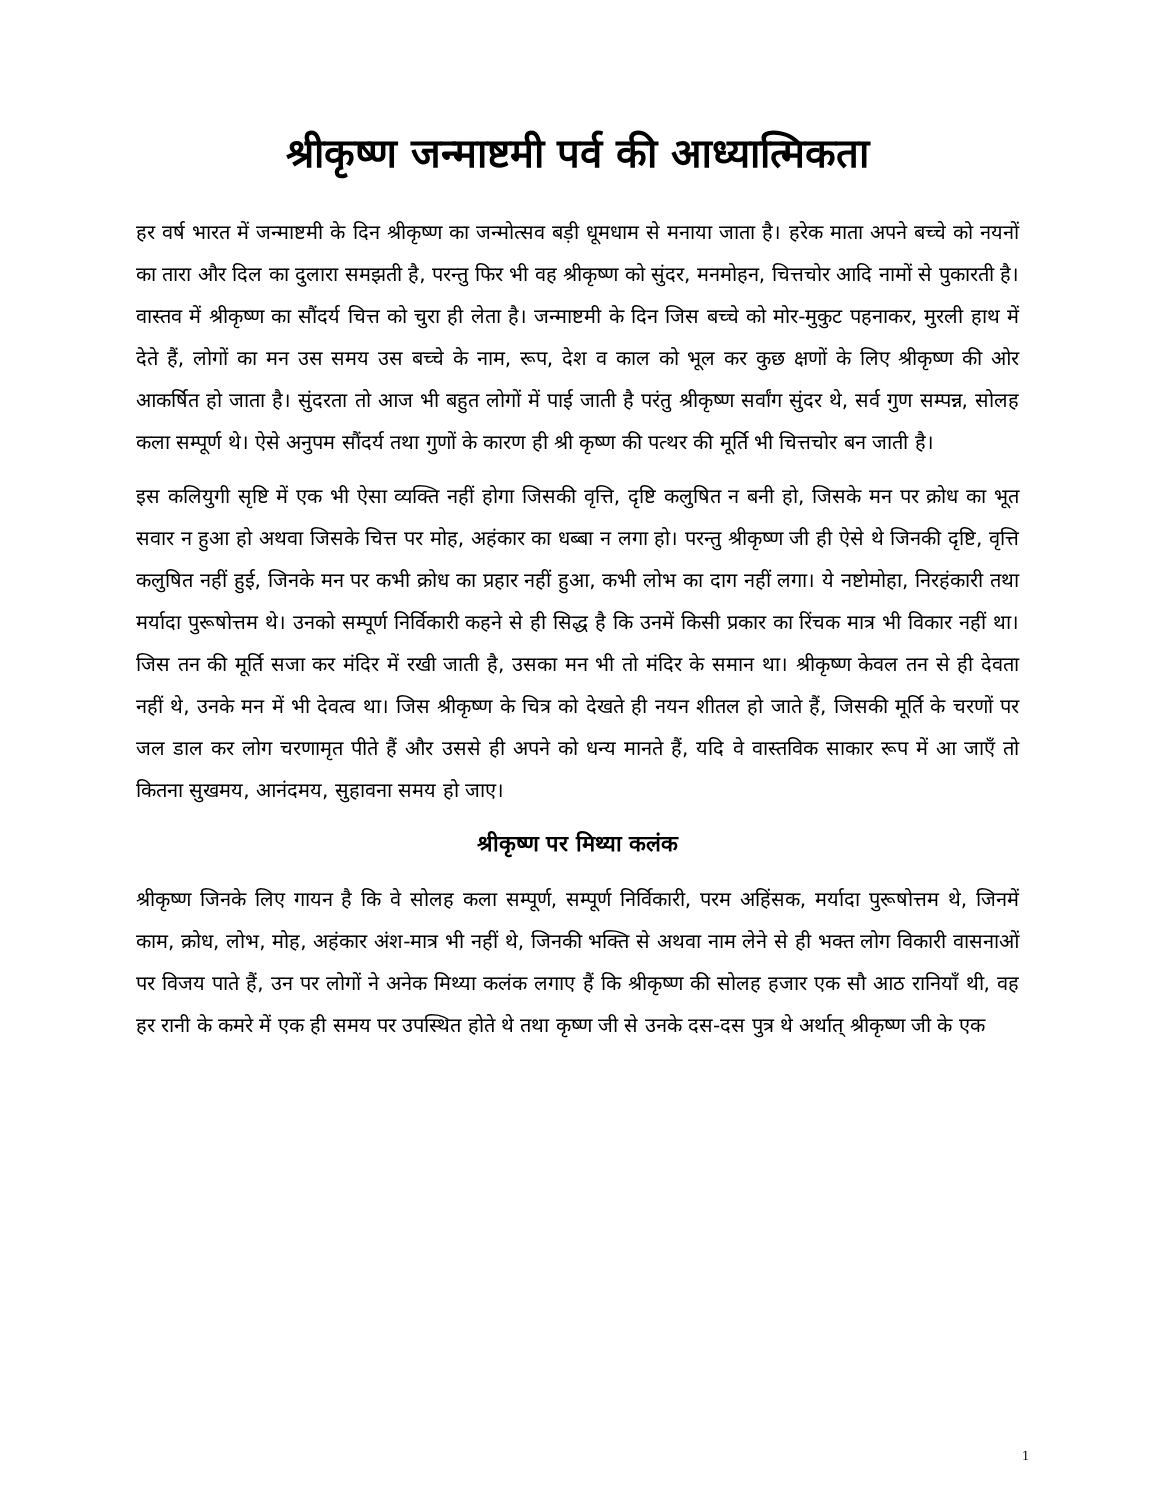श्रीकृष्ण जन्माष्टमी पर्व की आध्यात्मिकता
हर वर्ष भारत में जन्माष्टमी के दिन श्रीकृष्ण का जन्मोत्सव बड़ी धूमधाम से मनाया जाता है। हरेक माता अपने बच्चे को नयनों का तारा और दिल का दुलारा समझती है, परन्तु फिर भी वह श्रीकृष्ण को सुंदर, मनमोहन, चित्तचोर आदि नामों से पुकारती है। वास्तव में श्रीकृष्ण का सौंदर्य चित्त को चुरा ही लेता है। जन्माष्टमी के दिन जिस बच्चे को मोर-मुकुट पहनाकर, मुरली हाथ में देते हैं, लोगों का मन उस समय उस बच्चे के नाम, रूप, देश व काल को भूल कर कुछ क्षणों के लिए श्रीकृष्ण की ओर आकर्षित हो जाता है। सुंदरता तो आज भी बहुत लोगों में पाई जाती है परंतु श्रीकृष्ण सर्वांग सुंदर थे, सर्व गुण सम्पन्न, सोलह कला सम्पूर्ण थे। ऐसे अनुपम सौंदर्य तथा गुणों के कारण ही श्री कृष्ण की पत्थर की मूर्ति भी चित्तचोर बन जाती है।
इस कलियुगी सृष्टि में एक भी ऐसा व्यक्ति नहीं होगा जिसकी वृत्ति, दृष्टि कलुषित न बनी हो, जिसके मन पर क्रोध का भूत सवार न हुआ हो अथवा जिसके चित्त पर मोह, अहंकार का धब्बा न लगा हो। परन्तु श्रीकृष्ण जी ही ऐसे थे जिनकी दृष्टि, वृत्ति कलुषित नहीं हुई, जिनके मन पर कभी क्रोध का प्रहार नहीं हुआ, कभी लोभ का दाग नहीं लगा। ये नष्टोमोहा, निरहंकारी तथा मर्यादा पुरूषोत्तम थे। उनको सम्पूर्ण निर्विकारी कहने से ही सिद्ध है कि उनमें किसी प्रकार का रिंचक मात्र भी विकार नहीं था। जिस तन की मूर्ति सजा कर मंदिर में रखी जाती है, उसका मन भी तो मंदिर के समान था। श्रीकृष्ण केवल तन से ही देवता नहीं थे, उनके मन में भी देवत्व था। जिस श्रीकृष्ण के चित्र को देखते ही नयन शीतल हो जाते हैं, जिसकी मूर्ति के चरणों पर जल डाल कर लोग चरणामृत पीते हैं और उससे ही अपने को धन्य मानते हैं, यदि वे वास्तविक साकार रूप में आ जाएँ तो कितना सुखमय, आनंदमय, सुहावना समय हो जाए।
श्रीकृष्ण पर मिथ्या कलंक
श्रीकृष्ण जिनके लिए गायन है कि वे सोलह कला सम्पूर्ण, सम्पूर्ण निर्विकारी, परम अहिंसक, मर्यादा पुरूषोत्तम थे, जिनमें काम, क्रोध, लोभ, मोह, अहंकार अंश-मात्र भी नहीं थे, जिनकी भक्ति से अथवा नाम लेने से ही भक्त लोग विकारी वासनाओं पर विजय पाते हैं, उन पर लोगों ने अनेक मिथ्या कलंक लगाए हैं कि श्रीकृष्ण की सोलह हजार एक सौ आठ रानियाँ थी, वह हर रानी के कमरे में एक ही समय पर उपस्थित होते थे तथा कृष्ण जी से उनके दस-दस पुत्र थे अर्थात् श्रीकृष्ण जी के एक
1